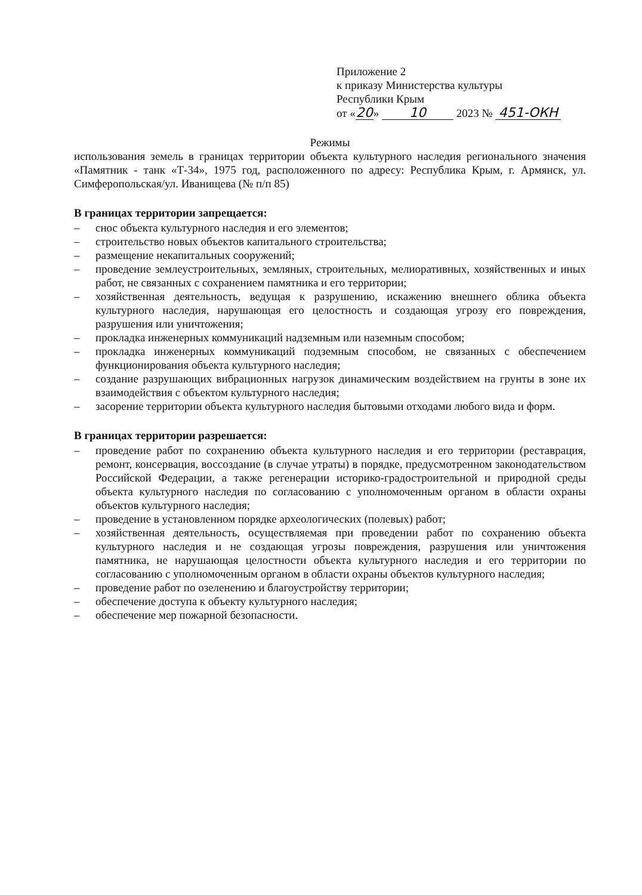Приложение 2
к приказу Министерства культуры
Республики Крым
от « 20 » 10 2023 № 451-ОКН
Режимы
использования земель в границах территории объекта культурного наследия регионального значения «Памятник - танк «Т-34», 1975 год, расположенного по адресу: Республика Крым, г. Армянск, ул. Симферопольская/ул. Иванищева (№ п/п 85)
В границах территории запрещается:
– снос объекта культурного наследия и его элементов;
– строительство новых объектов капитального строительства;
– размещение некапитальных сооружений;
– проведение землеустроительных, земляных, строительных, мелиоративных, хозяйственных и иных работ, не связанных с сохранением памятника и его территории;
– хозяйственная деятельность, ведущая к разрушению, искажению внешнего облика объекта культурного наследия, нарушающая его целостность и создающая угрозу его повреждения, разрушения или уничтожения;
– прокладка инженерных коммуникаций надземным или наземным способом;
– прокладка инженерных коммуникаций подземным способом, не связанных с обеспечением функционирования объекта культурного наследия;
– создание разрушающих вибрационных нагрузок динамическим воздействием на грунты в зоне их взаимодействия с объектом культурного наследия;
– засорение территории объекта культурного наследия бытовыми отходами любого вида и форм.
В границах территории разрешается:
– проведение работ по сохранению объекта культурного наследия и его территории (реставрация, ремонт, консервация, воссоздание (в случае утраты) в порядке, предусмотренном законодательством Российской Федерации, а также регенерации историко-градостроительной и природной среды объекта культурного наследия по согласованию с уполномоченным органом в области охраны объектов культурного наследия;
– проведение в установленном порядке археологических (полевых) работ;
– хозяйственная деятельность, осуществляемая при проведении работ по сохранению объекта культурного наследия и не создающая угрозы повреждения, разрушения или уничтожения памятника, не нарушающая целостности объекта культурного наследия и его территории по согласованию с уполномоченным органом в области охраны объектов культурного наследия;
– проведение работ по озеленению и благоустройству территории;
– обеспечение доступа к объекту культурного наследия;
– обеспечение мер пожарной безопасности.